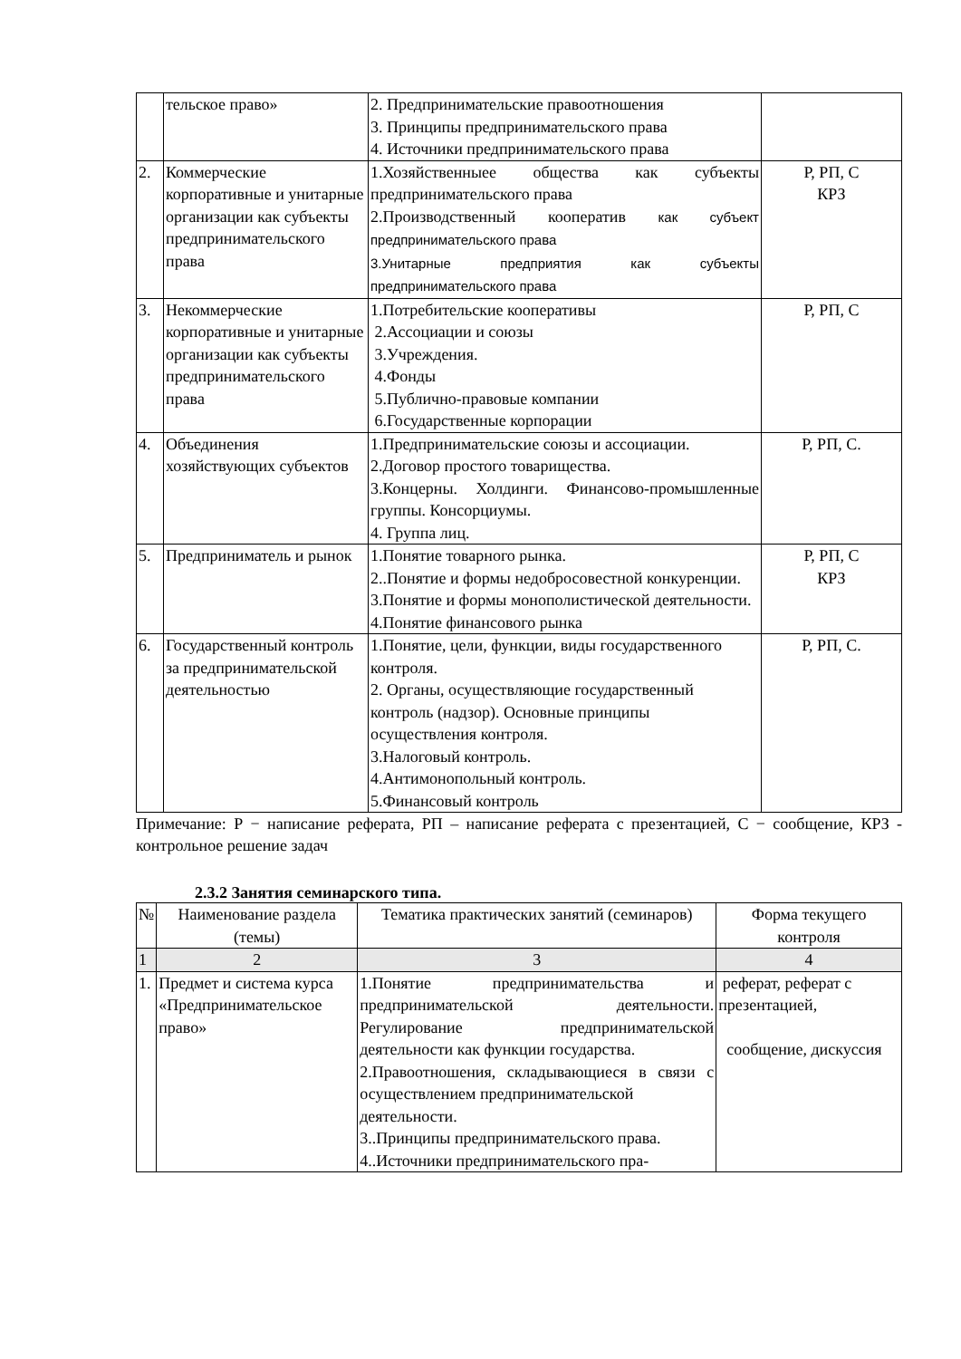| | тельское право» | 2. Предпринимательские правоотношения 3. Принципы предпринимательского права 4. Источники предпринимательского права | |
| 2. | Коммерческие корпоративные и унитарные организации как субъекты предпринимательского права | 1.Хозяйственныее общества как субъекты предпринимательского права 2.Производственный кооператив как субъект предпринимательского права 3.Унитарные предприятия как субъекты предпринимательского права | Р, РП, С КРЗ |
| 3. | Некоммерческие корпоративные и унитарные организации как субъекты предпринимательского права | 1.Потребительские кооперативы 2.Ассоциации и союзы 3.Учреждения. 4.Фонды 5.Публично-правовые компании 6.Государственные корпорации | Р, РП, С |
| 4. | Объединения хозяйствующих субъектов | 1.Предпринимательские союзы и ассоциации. 2.Договор простого товарищества. 3.Концерны. Холдинги. Финансово-промышленные группы. Консорциумы. 4. Группа лиц. | Р, РП, С. |
| 5. | Предприниматель и рынок | 1.Понятие товарного рынка. 2..Понятие и формы недобросовестной конкуренции. 3.Понятие и формы монополистической деятельности. 4.Понятие финансового рынка | Р, РП, С КРЗ |
| 6. | Государственный контроль за предпринимательской деятельностью | 1.Понятие, цели, функции, виды государственного контроля. 2. Органы, осуществляющие государственный контроль (надзор). Основные принципы осуществления контроля. 3.Налоговый контроль. 4.Антимонопольный контроль. 5.Финансовый контроль | Р, РП, С. |
Примечание: Р − написание реферата, РП – написание реферата с презентацией, С − сообщение, КРЗ - контрольное решение задач
2.3.2 Занятия семинарского типа.
| № | Наименование раздела (темы) | Тематика практических занятий (семинаров) | Форма текущего контроля |
| 1 | 2 | 3 | 4 |
| 1. | Предмет и система курса «Предпринимательское право» | 1.Понятие предпринимательства и предпринимательской деятельности. Регулирование предпринимательской деятельности как функции государства. 2.Правоотношения, складывающиеся в связи с осуществлением предпринимательской деятельности. 3..Принципы предпринимательского права. 4..Источники предпринимательского пра- | реферат, реферат с презентацией, сообщение, дискуссия |